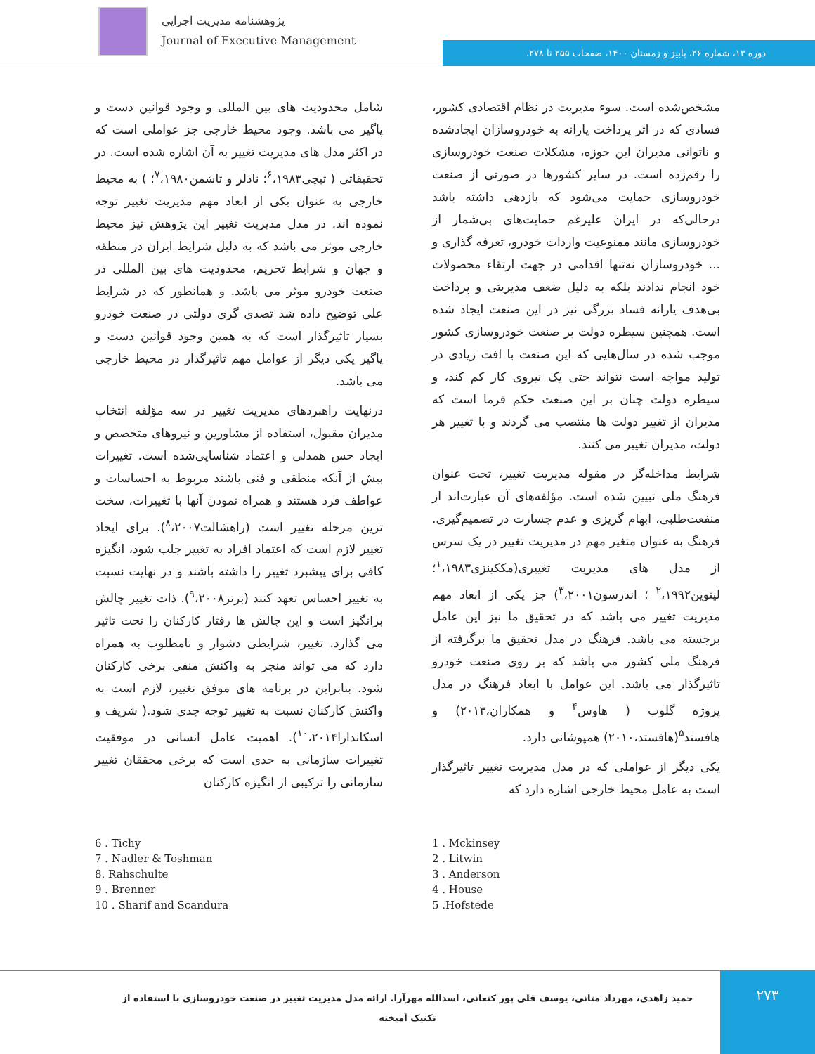پژوهشنامه مدیریت اجرایی
Journal of Executive Management
دوره ۱۳، شماره ۲۶، پاییز و زمستان ۱۴۰۰، صفحات ۲۵۵ تا ۲۷۸.
مشخص‌شده است. سوء مدیریت در نظام اقتصادی کشور، فسادی که در اثر پرداخت یارانه به خودروسازان ایجادشده و ناتوانی مدیران این حوزه، مشکلات صنعت خودروسازی را رقم‌زده است. در سایر کشورها در صورتی از صنعت خودروسازی حمایت می‌شود که بازدهی داشته باشد درحالی‌که در ایران علیرغم حمایت‌های بی‌شمار از خودروسازی مانند ممنوعیت واردات خودرو، تعرفه گذاری و ... خودروسازان نه‌تنها اقدامی در جهت ارتقاء محصولات خود انجام ندادند بلکه به دلیل ضعف مدیریتی و پرداخت بی‌هدف یارانه فساد بزرگی نیز در این صنعت ایجاد شده است. همچنین سیطره دولت بر صنعت خودروسازی کشور موجب شده در سال‌هایی که این صنعت با افت زیادی در تولید مواجه است نتواند حتی یک نیروی کار کم کند، و سیطره دولت چنان بر این صنعت حکم فرما است که مدیران از تغییر دولت ها منتصب می گردند و با تغییر هر دولت، مدیران تغییر می کنند.
شرایط مداخله‌گر در مقوله مدیریت تغییر، تحت عنوان فرهنگ ملی تبیین شده است. مؤلفه‌های آن عبارت‌اند از منفعت‌طلبی، ابهام گریزی و عدم جسارت در تصمیم‌گیری. فرهنگ به عنوان متغیر مهم در مدیریت تغییر در یک سرس از مدل های مدیریت تغییری(مککینزی<sup>۱</sup>،۱۹۸۳؛ لیتوین<sup>۲</sup>،۱۹۹۲ ؛ اندرسون<sup>۳</sup>،۲۰۰۱) جز یکی از ابعاد مهم مدیریت تغییر می باشد که در تحقیق ما نیز این عامل برجسته می باشد. فرهنگ در مدل تحقیق ما برگرفته از فرهنگ ملی کشور می باشد که بر روی صنعت خودرو تاثیرگذار می باشد. این عوامل با ابعاد فرهنگ در مدل پروژه گلوب ( هاوس<sup>۴</sup> و همکاران،۲۰۱۳) و هافستد<sup>۵</sup>(هافستد،۲۰۱۰) همپوشانی دارد.
یکی دیگر از عواملی که در مدل مدیریت تغییر تاثیرگذار است به عامل محیط خارجی اشاره دارد که
شامل محدودیت های بین المللی و وجود قوانین دست و پاگیر می باشد. وجود محیط خارجی جز عواملی است که در اکثر مدل های مدیریت تغییر به آن اشاره شده است. در تحقیقاتی ( تیچی<sup>۶</sup>،۱۹۸۳؛ نادلر و تاشمن<sup>۷</sup>،۱۹۸۰؛ ) به محیط خارجی به عنوان یکی از ابعاد مهم مدیریت تغییر توجه نموده اند. در مدل مدیریت تغییر این پژوهش نیز محیط خارجی موثر می باشد که به دلیل شرایط ایران در منطقه و جهان و شرایط تحریم، محدودیت های بین المللی در صنعت خودرو موثر می باشد. و همانطور که در شرایط علی توضیح داده شد تصدی گری دولتی در صنعت خودرو بسیار تاثیرگذار است که به همین وجود قوانین دست و پاگیر یکی دیگر از عوامل مهم تاثیرگذار در محیط خارجی می باشد.
درنهایت راهبردهای مدیریت تغییر در سه مؤلفه انتخاب مدیران مقبول، استفاده از مشاورین و نیروهای متخصص و ایجاد حس همدلی و اعتماد شناسایی‌شده است. تغییرات بیش از آنکه منطقی و فنی باشند مربوط به احساسات و عواطف فرد هستند و همراه نمودن آنها با تغییرات، سخت ترین مرحله تغییر است (راهشالت<sup>۸</sup>،۲۰۰۷). برای ایجاد تغییر لازم است که اعتماد افراد به تغییر جلب شود، انگیزه کافی برای پیشبرد تغییر را داشته باشند و در نهایت نسبت به تغییر احساس تعهد کنند (برنر<sup>۹</sup>،۲۰۰۸). ذات تغییر چالش برانگیز است و این چالش ها رفتار کارکنان را تحت تاثیر می گذارد. تغییر، شرایطی دشوار و نامطلوب به همراه دارد که می تواند منجر به واکنش منفی برخی کارکنان شود. بنابراین در برنامه های موفق تغییر، لازم است به واکنش کارکنان نسبت به تغییر توجه جدی شود.( شریف و اسکاندارا<sup>۱۰</sup>،۲۰۱۴). اهمیت عامل انسانی در موفقیت تغییرات سازمانی به حدی است که برخی محققان تغییر سازمانی را ترکیبی از انگیزه کارکنان
6 . Tichy
7 . Nadler & Toshman
8. Rahschulte
9 . Brenner
10 . Sharif and Scandura
1 . Mckinsey
2 . Litwin
3 . Anderson
4 . House
5 .Hofstede
حمید زاهدی، مهرداد متانی، یوسف قلی پور کنعانی، اسدالله مهرآرا. ارائه مدل مدیریت تغییر در صنعت خودروسازی با استفاده از تکنیک آمیخته
۲۷۳